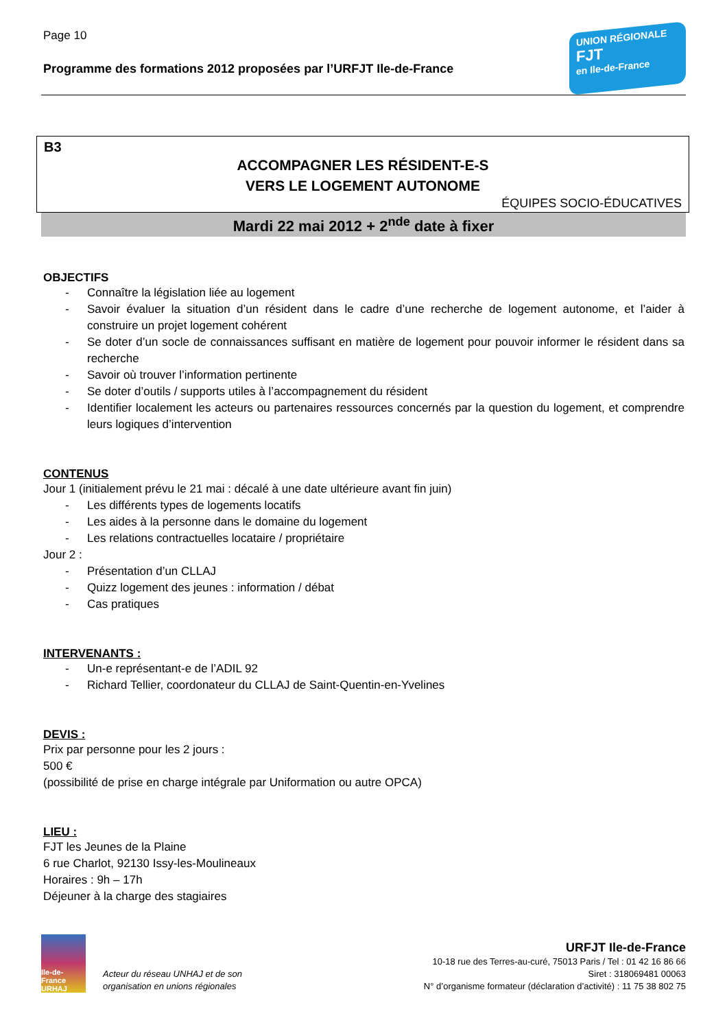Page 10
Programme des formations 2012 proposées par l’URFJT Ile-de-France
UNION RÉGIONALE
FJT
en Ile-de-France
B3
ACCOMPAGNER LES RÉSIDENT-E-S
VERS LE LOGEMENT AUTONOME
ÉQUIPES SOCIO-ÉDUCATIVES
Mardi 22 mai 2012 + 2<sup>nde</sup> date à fixer
OBJECTIFS
- Connaître la législation liée au logement
- Savoir évaluer la situation d’un résident dans le cadre d’une recherche de logement autonome, et l’aider à construire un projet logement cohérent
- Se doter d’un socle de connaissances suffisant en matière de logement pour pouvoir informer le résident dans sa recherche
- Savoir où trouver l’information pertinente
- Se doter d’outils / supports utiles à l’accompagnement du résident
- Identifier localement les acteurs ou partenaires ressources concernés par la question du logement, et comprendre leurs logiques d’intervention
CONTENUS
Jour 1 (initialement prévu le 21 mai : décalé à une date ultérieure avant fin juin)
- Les différents types de logements locatifs
- Les aides à la personne dans le domaine du logement
- Les relations contractuelles locataire / propriétaire
Jour 2 :
- Présentation d’un CLLAJ
- Quizz logement des jeunes : information / débat
- Cas pratiques
INTERVENANTS :
- Un-e représentant-e de l’ADIL 92
- Richard Tellier, coordonateur du CLLAJ de Saint-Quentin-en-Yvelines
DEVIS :
Prix par personne pour les 2 jours :
500 €
(possibilité de prise en charge intégrale par Uniformation ou autre OPCA)
LIEU :
FJT les Jeunes de la Plaine
6 rue Charlot, 92130 Issy-les-Moulineaux
Horaires : 9h – 17h
Déjeuner à la charge des stagiaires
Ile-de-France URHAJ
Acteur du réseau UNHAJ et de son
organisation en unions régionales
URFJT Ile-de-France
10-18 rue des Terres-au-curé, 75013 Paris / Tel : 01 42 16 86 66
Siret : 318069481 00063
N° d’organisme formateur (déclaration d’activité) : 11 75 38 802 75